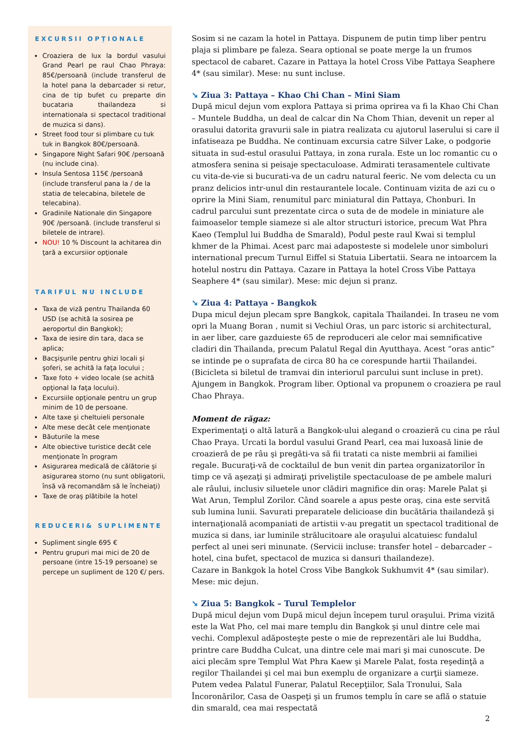EXCURSII OPȚIONALE
Croaziera de lux la bordul vasului Grand Pearl pe raul Chao Phraya: 85€/persoană (include transferul de la hotel pana la debarcader si retur, cina de tip bufet cu preparte din bucataria thailandeza si internationala si spectacol traditional de muzica si dans).
Street food tour si plimbare cu tuk tuk in Bangkok 80€/persoană.
Singapore Night Safari 90€ /persoană (nu include cina).
Insula Sentosa 115€ /persoană (include transferul pana la / de la statia de telecabina, biletele de telecabina).
Gradinile Nationale din Singapore 90€ /persoană. (include transferul si biletele de intrare).
NOU! 10 % Discount la achitarea din ţară a excursiior opţionale
TARIFUL NU INCLUDE
Taxa de viză pentru Thailanda 60 USD (se achită la sosirea pe aeroportul din Bangkok);
Taxa de iesire din tara, daca se aplica;
Bacşişurile pentru ghizi locali şi şoferi, se achită la faţa locului ;
Taxe foto + video locale (se achită opţional la faţa locului).
Excursiile opţionale pentru un grup minim de 10 de persoane.
Alte taxe şi cheltuieli personale
Alte mese decât cele menţionate
Băuturile la mese
Alte obiective turistice decât cele menţionate în program
Asigurarea medicală de călătorie şi asigurarea storno (nu sunt obligatorii, însă vă recomandăm să le încheiaţi)
Taxe de oraş plătibile la hotel
REDUCERI& SUPLIMENTE
Supliment single 695 €
Pentru grupuri mai mici de 20 de persoane (intre 15-19 persoane) se percepe un supliment de 120 €/ pers.
Sosim si ne cazam la hotel in Pattaya. Dispunem de putin timp liber pentru plaja si plimbare pe faleza. Seara optional se poate merge la un frumos spectacol de cabaret. Cazare in Pattaya la hotel Cross Vibe Pattaya Seaphere 4* (sau similar). Mese: nu sunt incluse.
➘ Ziua 3: Pattaya – Khao Chi Chan – Mini Siam
După micul dejun vom explora Pattaya si prima oprirea va fi la Khao Chi Chan – Muntele Buddha, un deal de calcar din Na Chom Thian, devenit un reper al orasului datorita gravurii sale in piatra realizata cu ajutorul laserului si care il infatiseaza pe Buddha. Ne continuam excursia catre Silver Lake, o podgorie situata in sud-estul orasului Pattaya, in zona rurala. Este un loc romantic cu o atmosfera senina si peisaje spectaculoase. Admirati terasamentele cultivate cu vita-de-vie si bucurati-va de un cadru natural feeric. Ne vom delecta cu un pranz delicios intr-unul din restaurantele locale. Continuam vizita de azi cu o oprire la Mini Siam, renumitul parc miniatural din Pattaya, Chonburi. In cadrul parcului sunt prezentate circa o suta de de modele in miniature ale faimoaselor temple siameze si ale altor structuri istorice, precum Wat Phra Kaeo (Templul lui Buddha de Smarald), Podul peste raul Kwai si templul khmer de la Phimai. Acest parc mai adaposteste si modelele unor simboluri international precum Turnul Eiffel si Statuia Libertatii. Seara ne intoarcem la hotelul nostru din Pattaya. Cazare in Pattaya la hotel Cross Vibe Pattaya Seaphere 4* (sau similar). Mese: mic dejun si pranz.
➘ Ziua 4: Pattaya - Bangkok
Dupa micul dejun plecam spre Bangkok, capitala Thailandei. In traseu ne vom opri la Muang Boran , numit si Vechiul Oras, un parc istoric si architectural, in aer liber, care gazduieste 65 de reproduceri ale celor mai semnificative cladiri din Thailanda, precum Palatul Regal din Ayutthaya. Acest “oras antic” se intinde pe o suprafata de circa 80 ha ce corespunde hartii Thailandei. (Bicicleta si biletul de tramvai din interiorul parcului sunt incluse in pret). Ajungem in Bangkok. Program liber. Optional va propunem o croaziera pe raul Chao Phraya.
Moment de răgaz:
Experimentaţi o altă latură a Bangkok-ului alegand o croazieră cu cina pe râul Chao Praya. Urcati la bordul vasului Grand Pearl, cea mai luxoasă linie de croazieră de pe râu şi pregăti-va să fii tratati ca niste membrii ai familiei regale. Bucuraţi-vă de cocktailul de bun venit din partea organizatorilor în timp ce vă aşezaţi şi admiraţi priveliştile spectaculoase de pe ambele maluri ale râului, inclusiv siluetele unor clădiri magnifice din oraş: Marele Palat şi Wat Arun, Templul Zorilor. Când soarele a apus peste oraş, cina este servită sub lumina lunii. Savurati preparatele delicioase din bucătăria thailandeză şi internaţională acompaniati de artistii v-au pregatit un spectacol traditional de muzica si dans, iar luminile strălucitoare ale oraşului alcatuiesc fundalul perfect al unei seri minunate. (Servicii incluse: transfer hotel – debarcader – hotel, cina bufet, spectacol de muzica si dansuri thailandeze).
Cazare in Bankgok la hotel Cross Vibe Bangkok Sukhumvit 4* (sau similar). Mese: mic dejun.
➘ Ziua 5: Bangkok – Turul Templelor
După micul dejun vom După micul dejun începem turul oraşului. Prima vizită este la Wat Pho, cel mai mare templu din Bangkok şi unul dintre cele mai vechi. Complexul adăposteşte peste o mie de reprezentări ale lui Buddha, printre care Buddha Culcat, una dintre cele mai mari şi mai cunoscute. De aici plecăm spre Templul Wat Phra Kaew şi Marele Palat, fosta reşedinţă a regilor Thailandei şi cel mai bun exemplu de organizare a curţii siameze. Putem vedea Palatul Funerar, Palatul Recepţiilor, Sala Tronului, Sala Încoronărilor, Casa de Oaspeţi şi un frumos templu în care se află o statuie din smarald, cea mai respectată
2